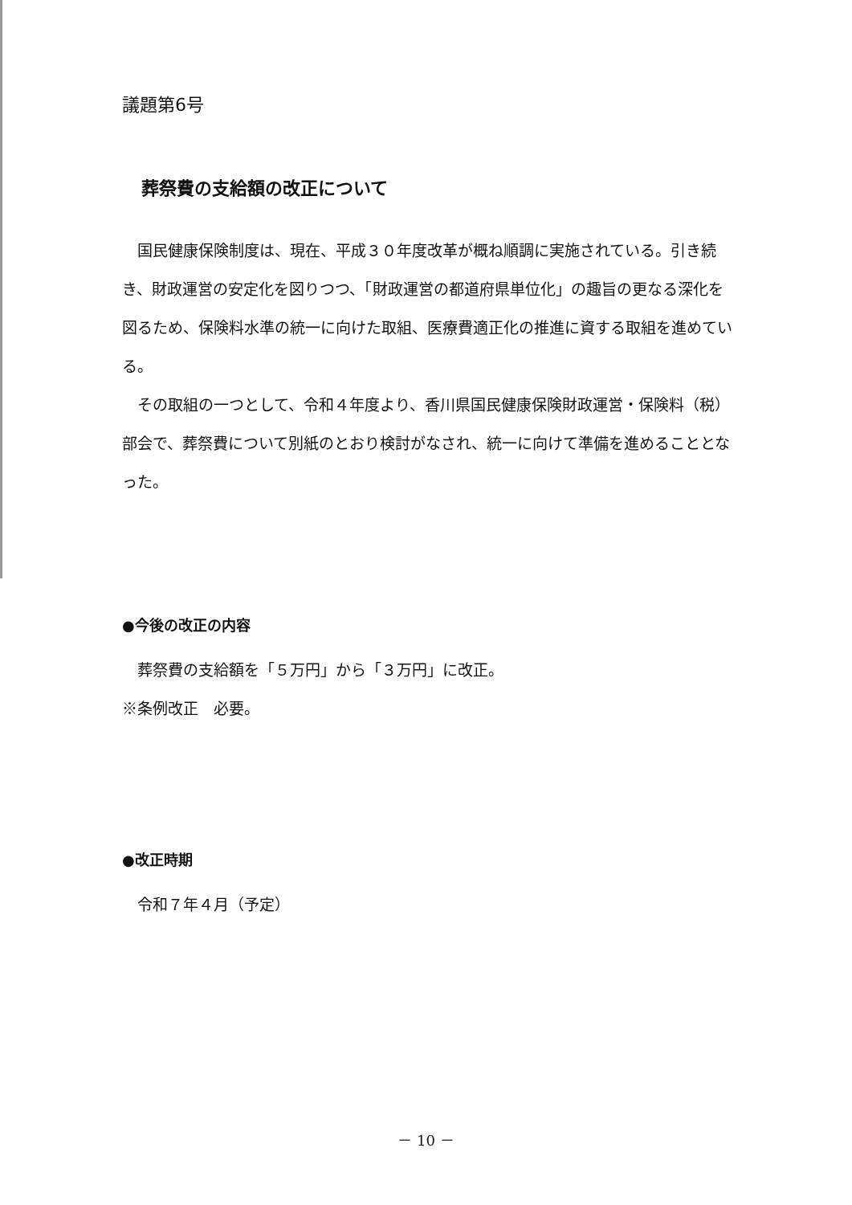議題第6号
葬祭費の支給額の改正について
　国民健康保険制度は、現在、平成３０年度改革が概ね順調に実施されている。引き続き、財政運営の安定化を図りつつ、「財政運営の都道府県単位化」の趣旨の更なる深化を図るため、保険料水準の統一に向けた取組、医療費適正化の推進に資する取組を進めている。
　その取組の一つとして、令和４年度より、香川県国民健康保険財政運営・保険料（税）部会で、葬祭費について別紙のとおり検討がなされ、統一に向けて準備を進めることとなった。
●今後の改正の内容
　葬祭費の支給額を「５万円」から「３万円」に改正。
※条例改正　必要。
●改正時期
　令和７年４月（予定）
－ 10 －